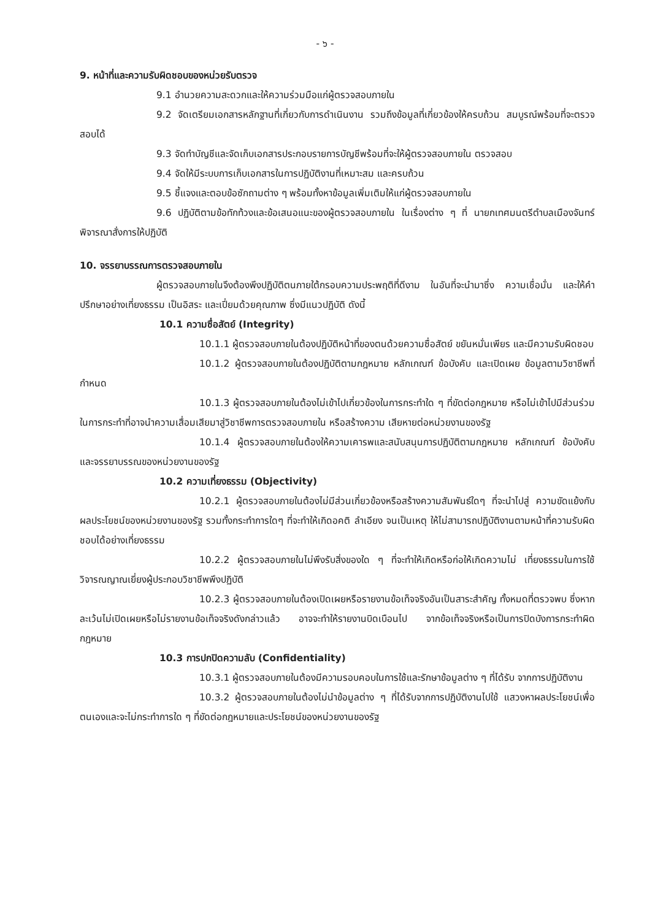- ๖ -
9. หน้าที่และความรับผิดชอบของหน่วยรับตรวจ
9.1 อำนวยความสะดวกและให้ความร่วมมือแก่ผู้ตรวจสอบภายใน
9.2 จัดเตรียมเอกสารหลักฐานที่เกี่ยวกับการดำเนินงาน รวมถึงข้อมูลที่เกี่ยวข้องให้ครบถ้วน สมบูรณ์พร้อมที่จะตรวจสอบได้
9.3 จัดทำบัญชีและจัดเก็บเอกสารประกอบรายการบัญชีพร้อมที่จะให้ผู้ตรวจสอบภายใน ตรวจสอบ
9.4 จัดให้มีระบบการเก็บเอกสารในการปฏิบัติงานที่เหมาะสม และครบถ้วน
9.5 ชี้แจงและตอบข้อซักถามต่าง ๆ พร้อมทั้งหาข้อมูลเพิ่มเติมให้แก่ผู้ตรวจสอบภายใน
9.6 ปฏิบัติตามข้อทักท้วงและข้อเสนอแนะของผู้ตรวจสอบภายใน ในเรื่องต่าง ๆ ที่ นายกเทศมนตรีตำบลเมืองจันทร์ พิจารณาสั่งการให้ปฏิบัติ
10. จรรยาบรรณการตรวจสอบภายใน
ผู้ตรวจสอบภายในจึงต้องพึงปฏิบัติตนภายใต้กรอบความประพฤติที่ดีงาม ในอันที่จะนำมาซึ่ง ความเชื่อมั่น และให้คำปรึกษาอย่างเที่ยงธรรม เป็นอิสระ และเปี่ยมด้วยคุณภาพ ซึ่งมีแนวปฏิบัติ ดังนี้
10.1 ความซื่อสัตย์ (Integrity)
10.1.1 ผู้ตรวจสอบภายในต้องปฏิบัติหน้าที่ของตนด้วยความซื่อสัตย์ ขยันหมั่นเพียร และมีความรับผิดชอบ
10.1.2 ผู้ตรวจสอบภายในต้องปฏิบัติตามกฎหมาย หลักเกณฑ์ ข้อบังคับ และเปิดเผย ข้อมูลตามวิชาชีพที่กำหนด
10.1.3 ผู้ตรวจสอบภายในต้องไม่เข้าไปเกี่ยวข้องในการกระทำใด ๆ ที่ขัดต่อกฎหมาย หรือไม่เข้าไปมีส่วนร่วมในการกระทำที่อาจนำความเสื่อมเสียมาสู่วิชาชีพการตรวจสอบภายใน หรือสร้างความ เสียหายต่อหน่วยงานของรัฐ
10.1.4 ผู้ตรวจสอบภายในต้องให้ความเคารพและสนับสนุนการปฏิบัติตามกฎหมาย หลักเกณฑ์ ข้อบังคับและจรรยาบรรณของหน่วยงานของรัฐ
10.2 ความเที่ยงธรรม (Objectivity)
10.2.1 ผู้ตรวจสอบภายในต้องไม่มีส่วนเกี่ยวข้องหรือสร้างความสัมพันธ์ใดๆ ที่จะนำไปสู่ ความขัดแย้งกับผลประโยชน์ของหน่วยงานของรัฐ รวมทั้งกระทำการใดๆ ที่จะทำให้เกิดอคติ ลำเอียง จนเป็นเหตุ ให้ไม่สามารถปฏิบัติงานตามหน้าที่ความรับผิดชอบได้อย่างเที่ยงธรรม
10.2.2 ผู้ตรวจสอบภายในไม่พึงรับสิ่งของใด ๆ ที่จะทำให้เกิดหรือก่อให้เกิดความไม่ เที่ยงธรรมในการใช้วิจารณญาณเยี่ยงผู้ประกอบวิชาชีพพึงปฏิบัติ
10.2.3 ผู้ตรวจสอบภายในต้องเปิดเผยหรือรายงานข้อเท็จจริงอันเป็นสาระสำคัญ ทั้งหมดที่ตรวจพบ ซึ่งหากละเว้นไม่เปิดเผยหรือไม่รายงานข้อเท็จจริงดังกล่าวแล้ว อาจจะทำให้รายงานบิดเบือนไป จากข้อเท็จจริงหรือเป็นการปิดบังการกระทำผิดกฎหมาย
10.3 การปกปิดความลับ (Confidentiality)
10.3.1 ผู้ตรวจสอบภายในต้องมีความรอบคอบในการใช้และรักษาข้อมูลต่าง ๆ ที่ได้รับ จากการปฏิบัติงาน
10.3.2 ผู้ตรวจสอบภายในต้องไม่นำข้อมูลต่าง ๆ ที่ได้รับจากการปฏิบัติงานไปใช้ แสวงหาผลประโยชน์เพื่อตนเองและจะไม่กระทำการใด ๆ ที่ขัดต่อกฎหมายและประโยชน์ของหน่วยงานของรัฐ